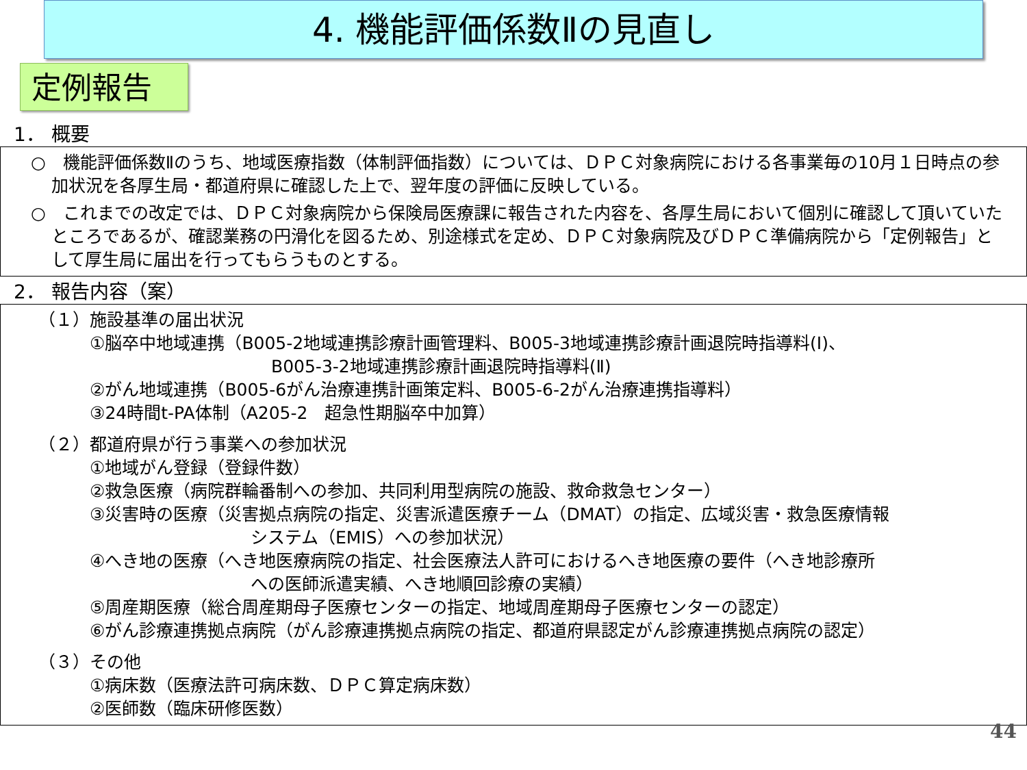4. 機能評価係数Ⅱの見直し
定例報告
1． 概要
○　機能評価係数Ⅱのうち、地域医療指数（体制評価指数）については、ＤＰＣ対象病院における各事業毎の10月１日時点の参加状況を各厚生局・都道府県に確認した上で、翌年度の評価に反映している。
○　これまでの改定では、ＤＰＣ対象病院から保険局医療課に報告された内容を、各厚生局において個別に確認して頂いていたところであるが、確認業務の円滑化を図るため、別途様式を定め、ＤＰＣ対象病院及びＤＰＣ準備病院から「定例報告」として厚生局に届出を行ってもらうものとする。
2． 報告内容（案）
（１）施設基準の届出状況
①脳卒中地域連携（B005-2地域連携診療計画管理料、B005-3地域連携診療計画退院時指導料(Ⅰ)、
B005-3-2地域連携診療計画退院時指導料(Ⅱ)
②がん地域連携（B005-6がん治療連携計画策定料、B005-6-2がん治療連携指導料）
③24時間t-PA体制（A205-2　超急性期脳卒中加算）
（２）都道府県が行う事業への参加状況
①地域がん登録（登録件数）
②救急医療（病院群輪番制への参加、共同利用型病院の施設、救命救急センター）
③災害時の医療（災害拠点病院の指定、災害派遣医療チーム（DMAT）の指定、広域災害・救急医療情報
システム（EMIS）への参加状況）
④へき地の医療（へき地医療病院の指定、社会医療法人許可におけるへき地医療の要件（へき地診療所
への医師派遣実績、へき地順回診療の実績）
⑤周産期医療（総合周産期母子医療センターの指定、地域周産期母子医療センターの認定）
⑥がん診療連携拠点病院（がん診療連携拠点病院の指定、都道府県認定がん診療連携拠点病院の認定）
（３）その他
①病床数（医療法許可病床数、ＤＰＣ算定病床数）
②医師数（臨床研修医数）
44